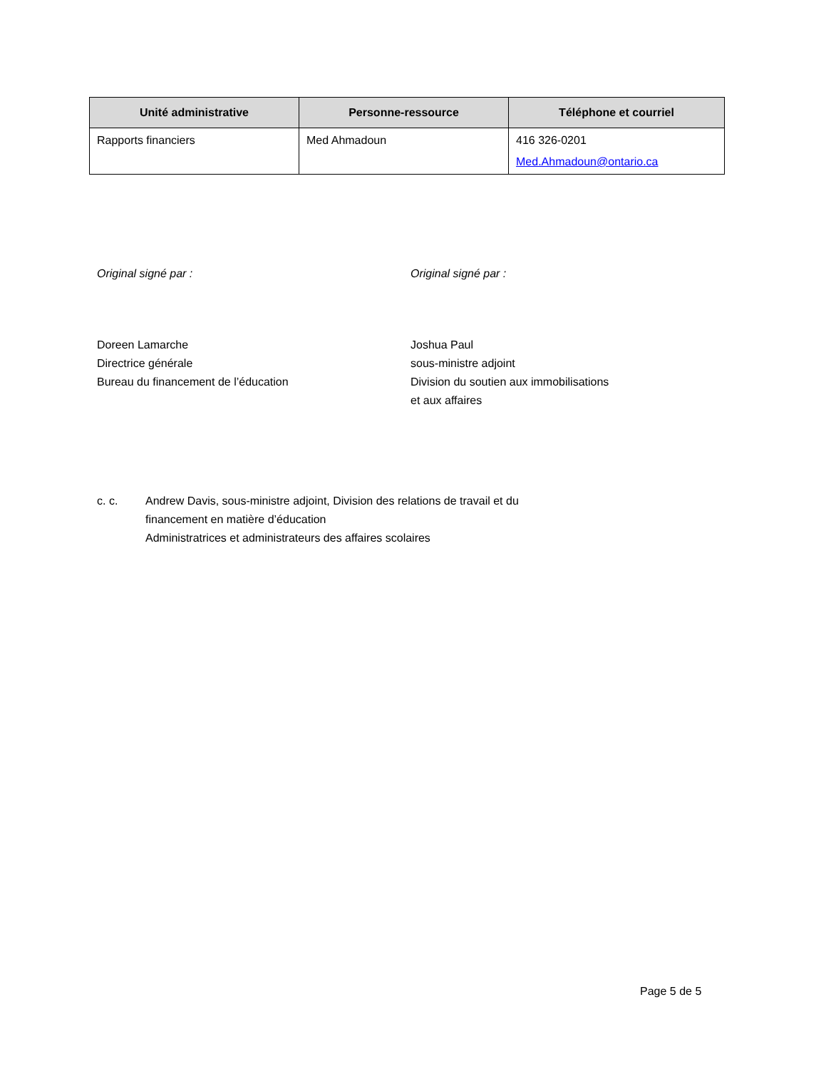| Unité administrative | Personne-ressource | Téléphone et courriel |
| --- | --- | --- |
| Rapports financiers | Med Ahmadoun | 416 326-0201 Med.Ahmadoun@ontario.ca |
Original signé par :
Doreen Lamarche
Directrice générale
Bureau du financement de l’éducation
Original signé par :
Joshua Paul
sous-ministre adjoint
Division du soutien aux immobilisations
et aux affaires
c. c. Andrew Davis, sous-ministre adjoint, Division des relations de travail et du
financement en matière d’éducation
Administratrices et administrateurs des affaires scolaires
Page 5 de 5